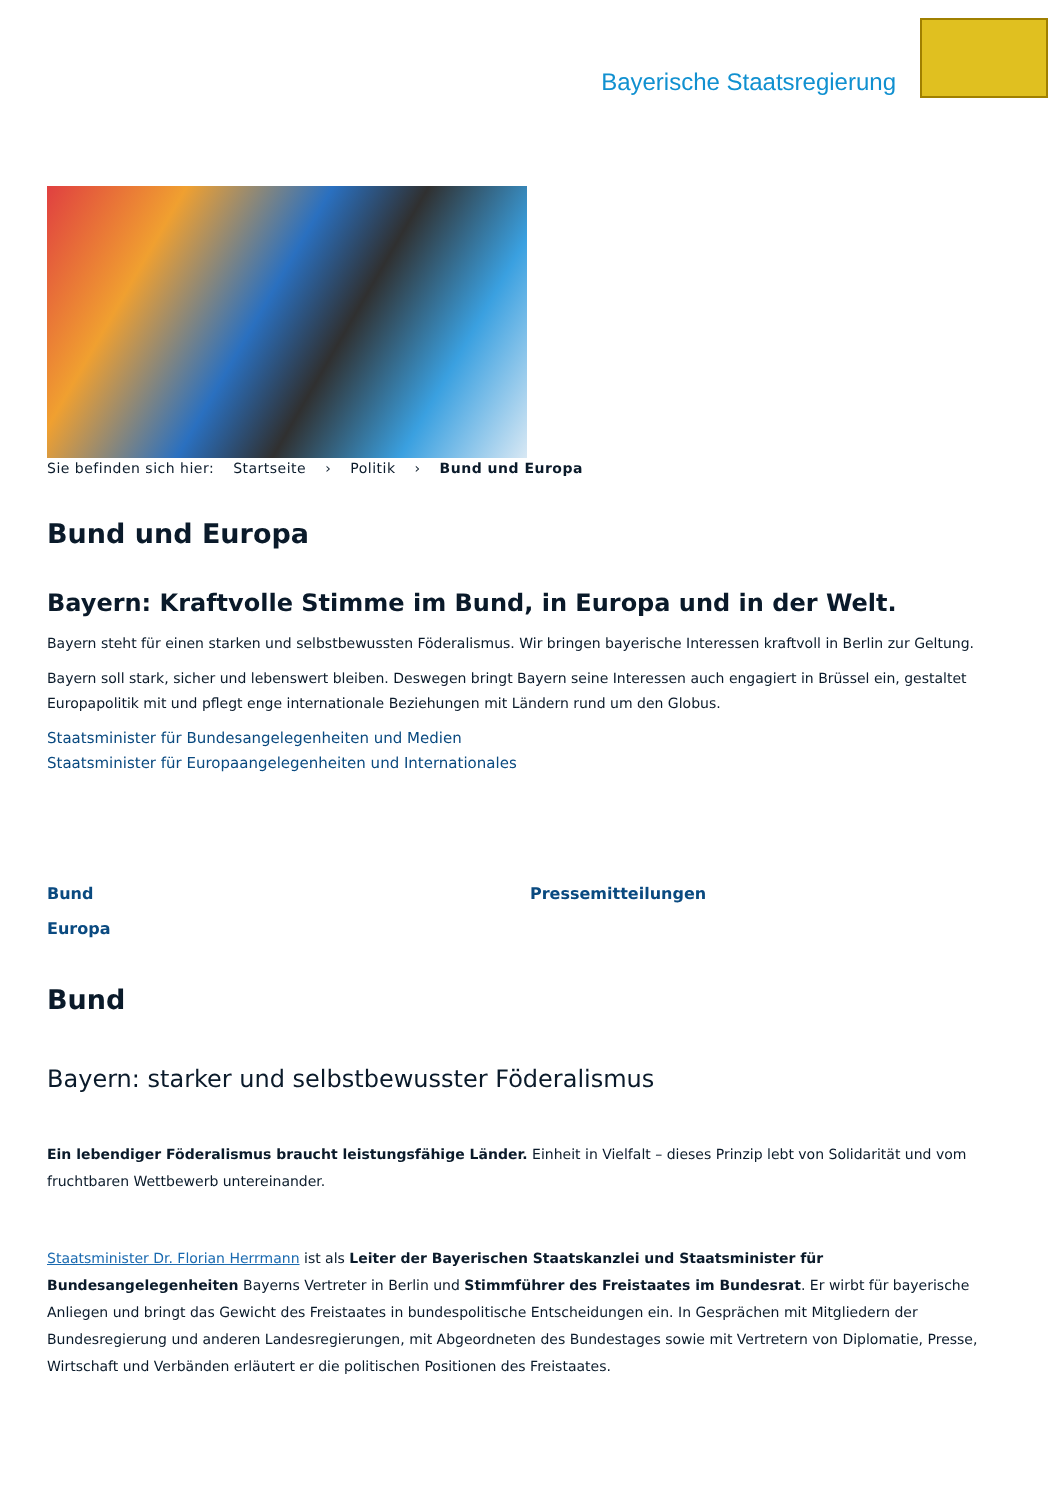Bayerische Staatsregierung
Sie befinden sich hier: Startseite › Politik › Bund und Europa
Bund und Europa
Bayern: Kraftvolle Stimme im Bund, in Europa und in der Welt.
Bayern steht für einen starken und selbstbewussten Föderalismus. Wir bringen bayerische Interessen kraftvoll in Berlin zur Geltung.
Bayern soll stark, sicher und lebenswert bleiben. Deswegen bringt Bayern seine Interessen auch engagiert in Brüssel ein, gestaltet Europapolitik mit und pflegt enge internationale Beziehungen mit Ländern rund um den Globus.
Staatsminister für Bundesangelegenheiten und Medien
Staatsminister für Europaangelegenheiten und Internationales
Bund
Europa
Pressemitteilungen
Bund
Bayern: starker und selbstbewusster Föderalismus
Ein lebendiger Föderalismus braucht leistungsfähige Länder. Einheit in Vielfalt – dieses Prinzip lebt von Solidarität und vom fruchtbaren Wettbewerb untereinander.
Staatsminister Dr. Florian Herrmann ist als Leiter der Bayerischen Staatskanzlei und Staatsminister für Bundesangelegenheiten Bayerns Vertreter in Berlin und Stimmführer des Freistaates im Bundesrat. Er wirbt für bayerische Anliegen und bringt das Gewicht des Freistaates in bundespolitische Entscheidungen ein. In Gesprächen mit Mitgliedern der Bundesregierung und anderen Landesregierungen, mit Abgeordneten des Bundestages sowie mit Vertretern von Diplomatie, Presse, Wirtschaft und Verbänden erläutert er die politischen Positionen des Freistaates.